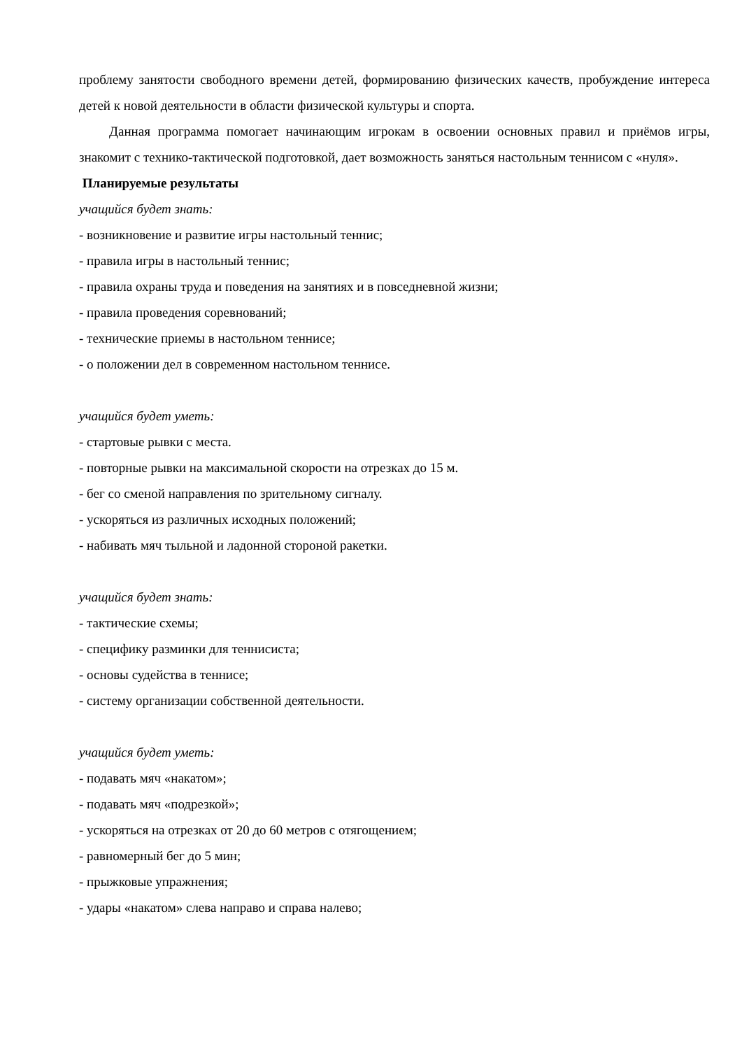проблему занятости свободного времени детей, формированию физических качеств, пробуждение интереса детей к новой деятельности в области физической культуры и спорта.
Данная программа помогает начинающим игрокам в освоении основных правил и приёмов игры, знакомит с технико-тактической подготовкой, дает возможность заняться настольным теннисом с «нуля».
Планируемые результаты
учащийся будет знать:
- возникновение и развитие игры настольный теннис;
- правила игры в настольный теннис;
- правила охраны труда и поведения на занятиях и в повседневной жизни;
- правила проведения соревнований;
- технические приемы в настольном теннисе;
- о положении дел в современном настольном теннисе.
учащийся будет уметь:
- стартовые рывки с места.
- повторные рывки на максимальной скорости на отрезках до 15 м.
- бег со сменой направления по зрительному сигналу.
- ускоряться из различных исходных положений;
- набивать мяч тыльной и ладонной стороной ракетки.
учащийся будет знать:
- тактические схемы;
- специфику разминки для теннисиста;
- основы судейства в теннисе;
- систему организации собственной деятельности.
учащийся будет уметь:
- подавать мяч «накатом»;
- подавать мяч «подрезкой»;
- ускоряться на отрезках от 20 до 60 метров с отягощением;
- равномерный бег до 5 мин;
- прыжковые упражнения;
- удары «накатом» слева направо и справа налево;